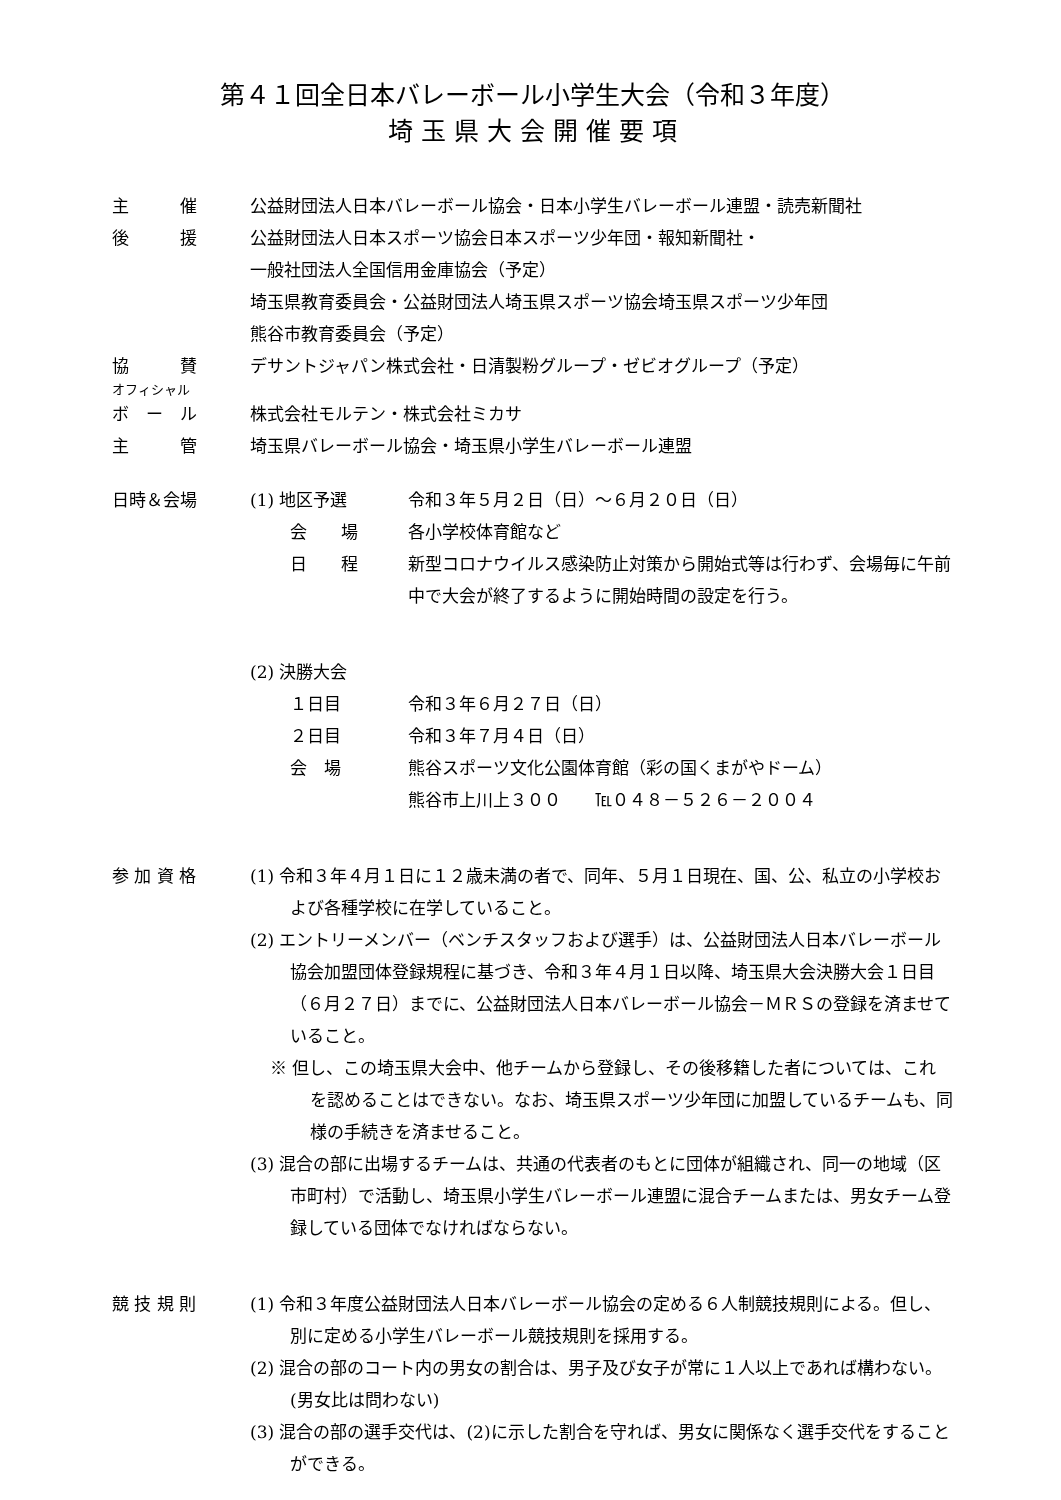第４１回全日本バレーボール小学生大会（令和３年度）
埼 玉 県 大 会 開 催 要 項
主　　　催 公益財団法人日本バレーボール協会・日本小学生バレーボール連盟・読売新聞社
後　　　援 公益財団法人日本スポーツ協会日本スポーツ少年団・報知新聞社・
一般社団法人全国信用金庫協会（予定）
埼玉県教育委員会・公益財団法人埼玉県スポーツ協会埼玉県スポーツ少年団
熊谷市教育委員会（予定）
協　　　賛 デサントジャパン株式会社・日清製粉グループ・ゼビオグループ（予定）
オフィシャル
ボ　ー　ル
株式会社モルテン・株式会社ミカサ
主　　　管 埼玉県バレーボール協会・埼玉県小学生バレーボール連盟
日時＆会場 (1) 地区予選 令和３年５月２日（日）～６月２０日（日）
会　　場 各小学校体育館など
日　　程 新型コロナウイルス感染防止対策から開始式等は行わず、会場毎に午前中で大会が終了するように開始時間の設定を行う。
(2) 決勝大会
１日目 令和３年６月２７日（日）
２日目 令和３年７月４日（日）
会　場 熊谷スポーツ文化公園体育館（彩の国くまがやドーム）
熊谷市上川上３００　　℡０４８－５２６－２００４
参 加 資 格 (1) 令和３年４月１日に１２歳未満の者で、同年、５月１日現在、国、公、私立の小学校および各種学校に在学していること。
(2) エントリーメンバー（ベンチスタッフおよび選手）は、公益財団法人日本バレーボール協会加盟団体登録規程に基づき、令和３年４月１日以降、埼玉県大会決勝大会１日目（６月２７日）までに、公益財団法人日本バレーボール協会－ＭＲＳの登録を済ませていること。
※ 但し、この埼玉県大会中、他チームから登録し、その後移籍した者については、これを認めることはできない。なお、埼玉県スポーツ少年団に加盟しているチームも、同様の手続きを済ませること。
(3) 混合の部に出場するチームは、共通の代表者のもとに団体が組織され、同一の地域（区市町村）で活動し、埼玉県小学生バレーボール連盟に混合チームまたは、男女チーム登録している団体でなければならない。
競 技 規 則 (1) 令和３年度公益財団法人日本バレーボール協会の定める６人制競技規則による。但し、別に定める小学生バレーボール競技規則を採用する。
(2) 混合の部のコート内の男女の割合は、男子及び女子が常に１人以上であれば構わない。(男女比は問わない)
(3) 混合の部の選手交代は、(2)に示した割合を守れば、男女に関係なく選手交代をすることができる。